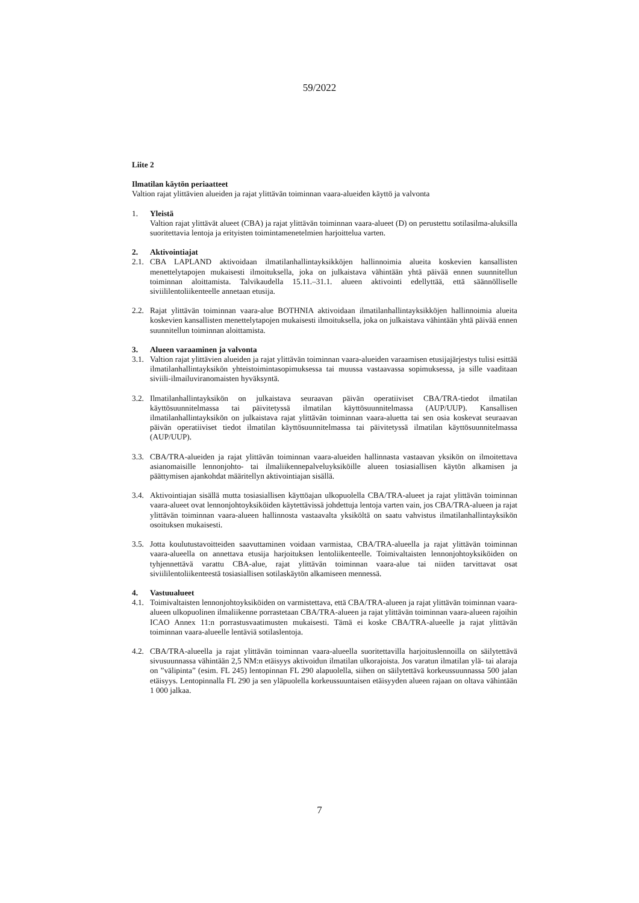59/2022
Liite 2
Ilmatilan käytön periaatteet
Valtion rajat ylittävien alueiden ja rajat ylittävän toiminnan vaara-alueiden käyttö ja valvonta
1. Yleistä
Valtion rajat ylittävät alueet (CBA) ja rajat ylittävän toiminnan vaara-alueet (D) on perustettu sotilasilma-aluksilla suoritettavia lentoja ja erityisten toimintamenetelmien harjoittelua varten.
2. Aktivointiajat
2.1. CBA LAPLAND aktivoidaan ilmatilanhallintayksikköjen hallinnoimia alueita koskevien kansallisten menettelytapojen mukaisesti ilmoituksella, joka on julkaistava vähintään yhtä päivää ennen suunnitellun toiminnan aloittamista. Talvikaudella 15.11.–31.1. alueen aktivointi edellyttää, että säännölliselle siviililentoliikenteelle annetaan etusija.
2.2. Rajat ylittävän toiminnan vaara-alue BOTHNIA aktivoidaan ilmatilanhallintayksikköjen hallinnoimia alueita koskevien kansallisten menettelytapojen mukaisesti ilmoituksella, joka on julkaistava vähintään yhtä päivää ennen suunnitellun toiminnan aloittamista.
3. Alueen varaaminen ja valvonta
3.1. Valtion rajat ylittävien alueiden ja rajat ylittävän toiminnan vaara-alueiden varaamisen etusijajärjestys tulisi esittää ilmatilanhallintayksikön yhteistoimintasopimuksessa tai muussa vastaavassa sopimuksessa, ja sille vaaditaan siviili-ilmailuviranomaisten hyväksyntä.
3.2. Ilmatilanhallintayksikön on julkaistava seuraavan päivän operatiiviset CBA/TRA-tiedot ilmatilan käyttösuunnitelmassa tai päivitetyssä ilmatilan käyttösuunnitelmassa (AUP/UUP). Kansallisen ilmatilanhallintayksikön on julkaistava rajat ylittävän toiminnan vaara-aluetta tai sen osia koskevat seuraavan päivän operatiiviset tiedot ilmatilan käyttösuunnitelmassa tai päivitetyssä ilmatilan käyttösuunnitelmassa (AUP/UUP).
3.3. CBA/TRA-alueiden ja rajat ylittävän toiminnan vaara-alueiden hallinnasta vastaavan yksikön on ilmoitettava asianomaisille lennonjohto- tai ilmaliikennepalveluyksiköille alueen tosiasiallisen käytön alkamisen ja päättymisen ajankohdat määritellyn aktivointiajan sisällä.
3.4. Aktivointiajan sisällä mutta tosiasiallisen käyttöajan ulkopuolella CBA/TRA-alueet ja rajat ylittävän toiminnan vaara-alueet ovat lennonjohtoyksiköiden käytettävissä johdettuja lentoja varten vain, jos CBA/TRA-alueen ja rajat ylittävän toiminnan vaara-alueen hallinnosta vastaavalta yksiköltä on saatu vahvistus ilmatilanhallintayksikön osoituksen mukaisesti.
3.5. Jotta koulutustavoitteiden saavuttaminen voidaan varmistaa, CBA/TRA-alueella ja rajat ylittävän toiminnan vaara-alueella on annettava etusija harjoituksen lentoliikenteelle. Toimivaltaisten lennonjohtoyksiköiden on tyhjennettävä varattu CBA-alue, rajat ylittävän toiminnan vaara-alue tai niiden tarvittavat osat siviililentoliikenteestä tosiasiallisen sotilaskäytön alkamiseen mennessä.
4. Vastuualueet
4.1. Toimivaltaisten lennonjohtoyksiköiden on varmistettava, että CBA/TRA-alueen ja rajat ylittävän toiminnan vaara-alueen ulkopuolinen ilmaliikenne porrastetaan CBA/TRA-alueen ja rajat ylittävän toiminnan vaara-alueen rajoihin ICAO Annex 11:n porrastusvaatimusten mukaisesti. Tämä ei koske CBA/TRA-alueelle ja rajat ylittävän toiminnan vaara-alueelle lentäviä sotilaslentoja.
4.2. CBA/TRA-alueella ja rajat ylittävän toiminnan vaara-alueella suoritettavilla harjoituslennoilla on säilytettävä sivusuunnassa vähintään 2,5 NM:n etäisyys aktivoidun ilmatilan ulkorajoista. Jos varatun ilmatilan ylä- tai alaraja on ”välipinta” (esim. FL 245) lentopinnan FL 290 alapuolella, siihen on säilytettävä korkeussuunnassa 500 jalan etäisyys. Lentopinnalla FL 290 ja sen yläpuolella korkeussuuntaisen etäisyyden alueen rajaan on oltava vähintään 1 000 jalkaa.
7